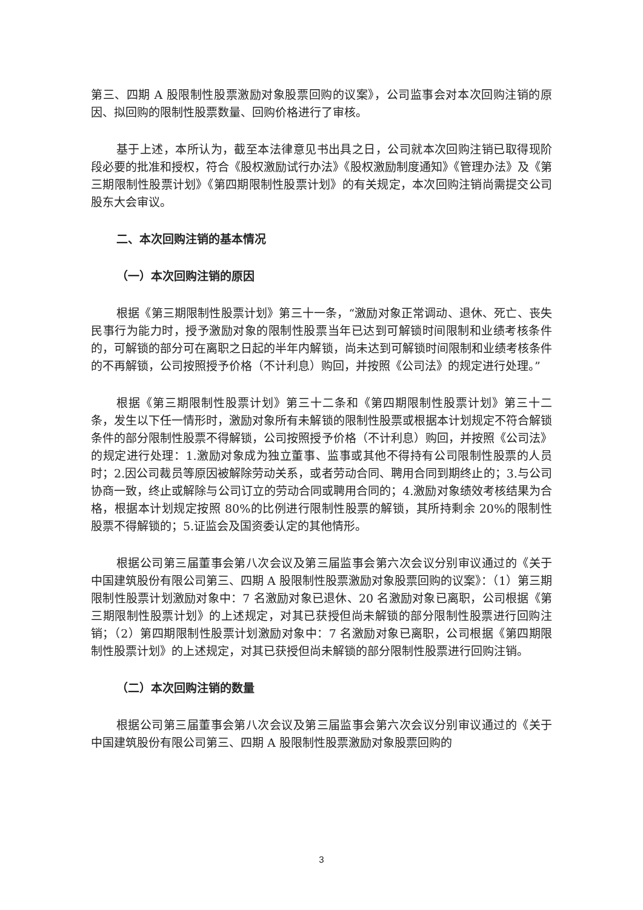第三、四期 A 股限制性股票激励对象股票回购的议案》，公司监事会对本次回购注销的原因、拟回购的限制性股票数量、回购价格进行了审核。
基于上述，本所认为，截至本法律意见书出具之日，公司就本次回购注销已取得现阶段必要的批准和授权，符合《股权激励试行办法》《股权激励制度通知》《管理办法》及《第三期限制性股票计划》《第四期限制性股票计划》的有关规定，本次回购注销尚需提交公司股东大会审议。
二、本次回购注销的基本情况
（一）本次回购注销的原因
根据《第三期限制性股票计划》第三十一条，“激励对象正常调动、退休、死亡、丧失民事行为能力时，授予激励对象的限制性股票当年已达到可解锁时间限制和业绩考核条件的，可解锁的部分可在离职之日起的半年内解锁，尚未达到可解锁时间限制和业绩考核条件的不再解锁，公司按照授予价格（不计利息）购回，并按照《公司法》的规定进行处理。”
根据《第三期限制性股票计划》第三十二条和《第四期限制性股票计划》第三十二条，发生以下任一情形时，激励对象所有未解锁的限制性股票或根据本计划规定不符合解锁条件的部分限制性股票不得解锁，公司按照授予价格（不计利息）购回，并按照《公司法》的规定进行处理：1.激励对象成为独立董事、监事或其他不得持有公司限制性股票的人员时；2.因公司裁员等原因被解除劳动关系，或者劳动合同、聘用合同到期终止的；3.与公司协商一致，终止或解除与公司订立的劳动合同或聘用合同的；4.激励对象绩效考核结果为合格，根据本计划规定按照 80%的比例进行限制性股票的解锁，其所持剩余 20%的限制性股票不得解锁的；5.证监会及国资委认定的其他情形。
根据公司第三届董事会第八次会议及第三届监事会第六次会议分别审议通过的《关于中国建筑股份有限公司第三、四期 A 股限制性股票激励对象股票回购的议案》：（1）第三期限制性股票计划激励对象中：7 名激励对象已退休、20 名激励对象已离职，公司根据《第三期限制性股票计划》的上述规定，对其已获授但尚未解锁的部分限制性股票进行回购注销；（2）第四期限制性股票计划激励对象中：7 名激励对象已离职，公司根据《第四期限制性股票计划》的上述规定，对其已获授但尚未解锁的部分限制性股票进行回购注销。
（二）本次回购注销的数量
根据公司第三届董事会第八次会议及第三届监事会第六次会议分别审议通过的《关于中国建筑股份有限公司第三、四期 A 股限制性股票激励对象股票回购的
3